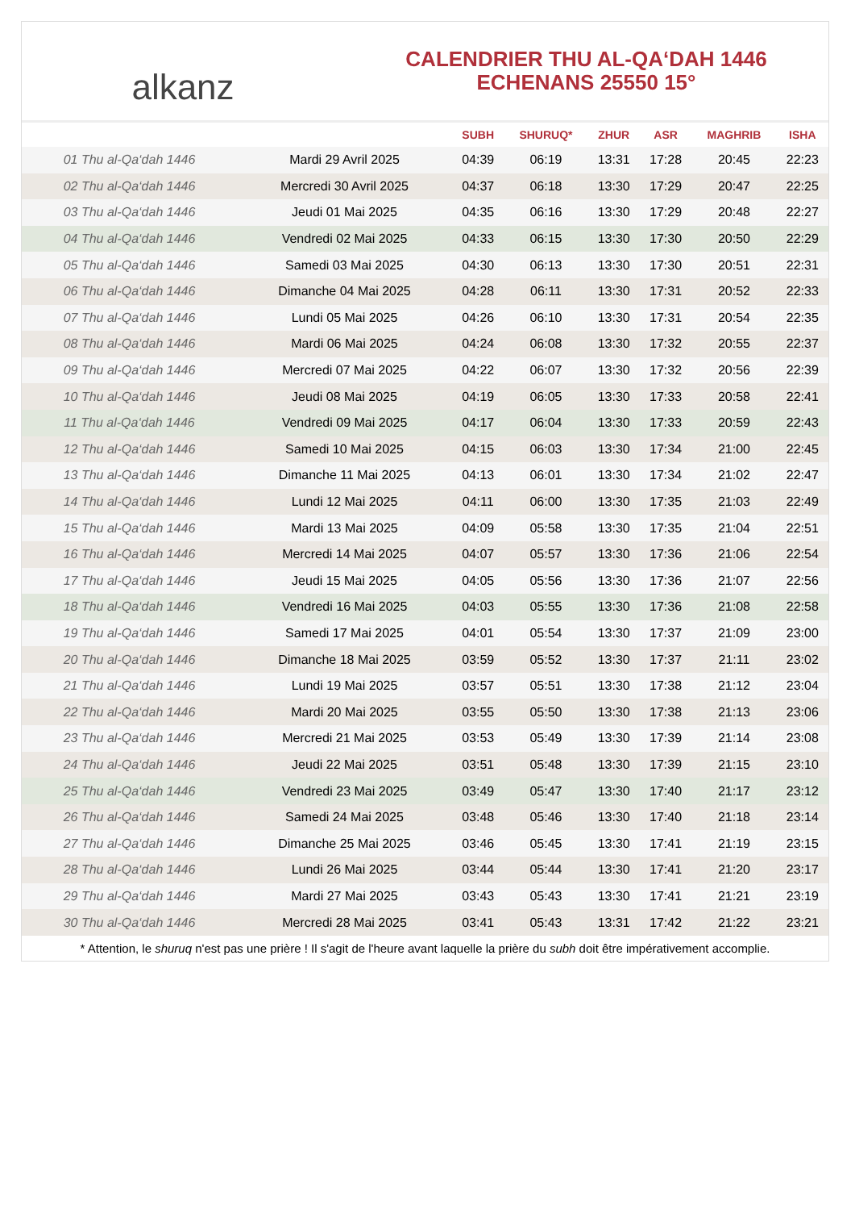alkanz
CALENDRIER THU AL-QA‘DAH 1446
ECHENANS 25550 15°
| | | SUBH | SHURUQ* | ZHUR | ASR | MAGHRIB | ISHA |
| --- | --- | --- | --- | --- | --- | --- | --- |
| 01 Thu al-Qa‘dah 1446 | Mardi 29 Avril 2025 | 04:39 | 06:19 | 13:31 | 17:28 | 20:45 | 22:23 |
| 02 Thu al-Qa‘dah 1446 | Mercredi 30 Avril 2025 | 04:37 | 06:18 | 13:30 | 17:29 | 20:47 | 22:25 |
| 03 Thu al-Qa‘dah 1446 | Jeudi 01 Mai 2025 | 04:35 | 06:16 | 13:30 | 17:29 | 20:48 | 22:27 |
| 04 Thu al-Qa‘dah 1446 | Vendredi 02 Mai 2025 | 04:33 | 06:15 | 13:30 | 17:30 | 20:50 | 22:29 |
| 05 Thu al-Qa‘dah 1446 | Samedi 03 Mai 2025 | 04:30 | 06:13 | 13:30 | 17:30 | 20:51 | 22:31 |
| 06 Thu al-Qa‘dah 1446 | Dimanche 04 Mai 2025 | 04:28 | 06:11 | 13:30 | 17:31 | 20:52 | 22:33 |
| 07 Thu al-Qa‘dah 1446 | Lundi 05 Mai 2025 | 04:26 | 06:10 | 13:30 | 17:31 | 20:54 | 22:35 |
| 08 Thu al-Qa‘dah 1446 | Mardi 06 Mai 2025 | 04:24 | 06:08 | 13:30 | 17:32 | 20:55 | 22:37 |
| 09 Thu al-Qa‘dah 1446 | Mercredi 07 Mai 2025 | 04:22 | 06:07 | 13:30 | 17:32 | 20:56 | 22:39 |
| 10 Thu al-Qa‘dah 1446 | Jeudi 08 Mai 2025 | 04:19 | 06:05 | 13:30 | 17:33 | 20:58 | 22:41 |
| 11 Thu al-Qa‘dah 1446 | Vendredi 09 Mai 2025 | 04:17 | 06:04 | 13:30 | 17:33 | 20:59 | 22:43 |
| 12 Thu al-Qa‘dah 1446 | Samedi 10 Mai 2025 | 04:15 | 06:03 | 13:30 | 17:34 | 21:00 | 22:45 |
| 13 Thu al-Qa‘dah 1446 | Dimanche 11 Mai 2025 | 04:13 | 06:01 | 13:30 | 17:34 | 21:02 | 22:47 |
| 14 Thu al-Qa‘dah 1446 | Lundi 12 Mai 2025 | 04:11 | 06:00 | 13:30 | 17:35 | 21:03 | 22:49 |
| 15 Thu al-Qa‘dah 1446 | Mardi 13 Mai 2025 | 04:09 | 05:58 | 13:30 | 17:35 | 21:04 | 22:51 |
| 16 Thu al-Qa‘dah 1446 | Mercredi 14 Mai 2025 | 04:07 | 05:57 | 13:30 | 17:36 | 21:06 | 22:54 |
| 17 Thu al-Qa‘dah 1446 | Jeudi 15 Mai 2025 | 04:05 | 05:56 | 13:30 | 17:36 | 21:07 | 22:56 |
| 18 Thu al-Qa‘dah 1446 | Vendredi 16 Mai 2025 | 04:03 | 05:55 | 13:30 | 17:36 | 21:08 | 22:58 |
| 19 Thu al-Qa‘dah 1446 | Samedi 17 Mai 2025 | 04:01 | 05:54 | 13:30 | 17:37 | 21:09 | 23:00 |
| 20 Thu al-Qa‘dah 1446 | Dimanche 18 Mai 2025 | 03:59 | 05:52 | 13:30 | 17:37 | 21:11 | 23:02 |
| 21 Thu al-Qa‘dah 1446 | Lundi 19 Mai 2025 | 03:57 | 05:51 | 13:30 | 17:38 | 21:12 | 23:04 |
| 22 Thu al-Qa‘dah 1446 | Mardi 20 Mai 2025 | 03:55 | 05:50 | 13:30 | 17:38 | 21:13 | 23:06 |
| 23 Thu al-Qa‘dah 1446 | Mercredi 21 Mai 2025 | 03:53 | 05:49 | 13:30 | 17:39 | 21:14 | 23:08 |
| 24 Thu al-Qa‘dah 1446 | Jeudi 22 Mai 2025 | 03:51 | 05:48 | 13:30 | 17:39 | 21:15 | 23:10 |
| 25 Thu al-Qa‘dah 1446 | Vendredi 23 Mai 2025 | 03:49 | 05:47 | 13:30 | 17:40 | 21:17 | 23:12 |
| 26 Thu al-Qa‘dah 1446 | Samedi 24 Mai 2025 | 03:48 | 05:46 | 13:30 | 17:40 | 21:18 | 23:14 |
| 27 Thu al-Qa‘dah 1446 | Dimanche 25 Mai 2025 | 03:46 | 05:45 | 13:30 | 17:41 | 21:19 | 23:15 |
| 28 Thu al-Qa‘dah 1446 | Lundi 26 Mai 2025 | 03:44 | 05:44 | 13:30 | 17:41 | 21:20 | 23:17 |
| 29 Thu al-Qa‘dah 1446 | Mardi 27 Mai 2025 | 03:43 | 05:43 | 13:30 | 17:41 | 21:21 | 23:19 |
| 30 Thu al-Qa‘dah 1446 | Mercredi 28 Mai 2025 | 03:41 | 05:43 | 13:31 | 17:42 | 21:22 | 23:21 |
* Attention, le shuruq n'est pas une prière ! Il s'agit de l'heure avant laquelle la prière du subh doit être impérativement accomplie.